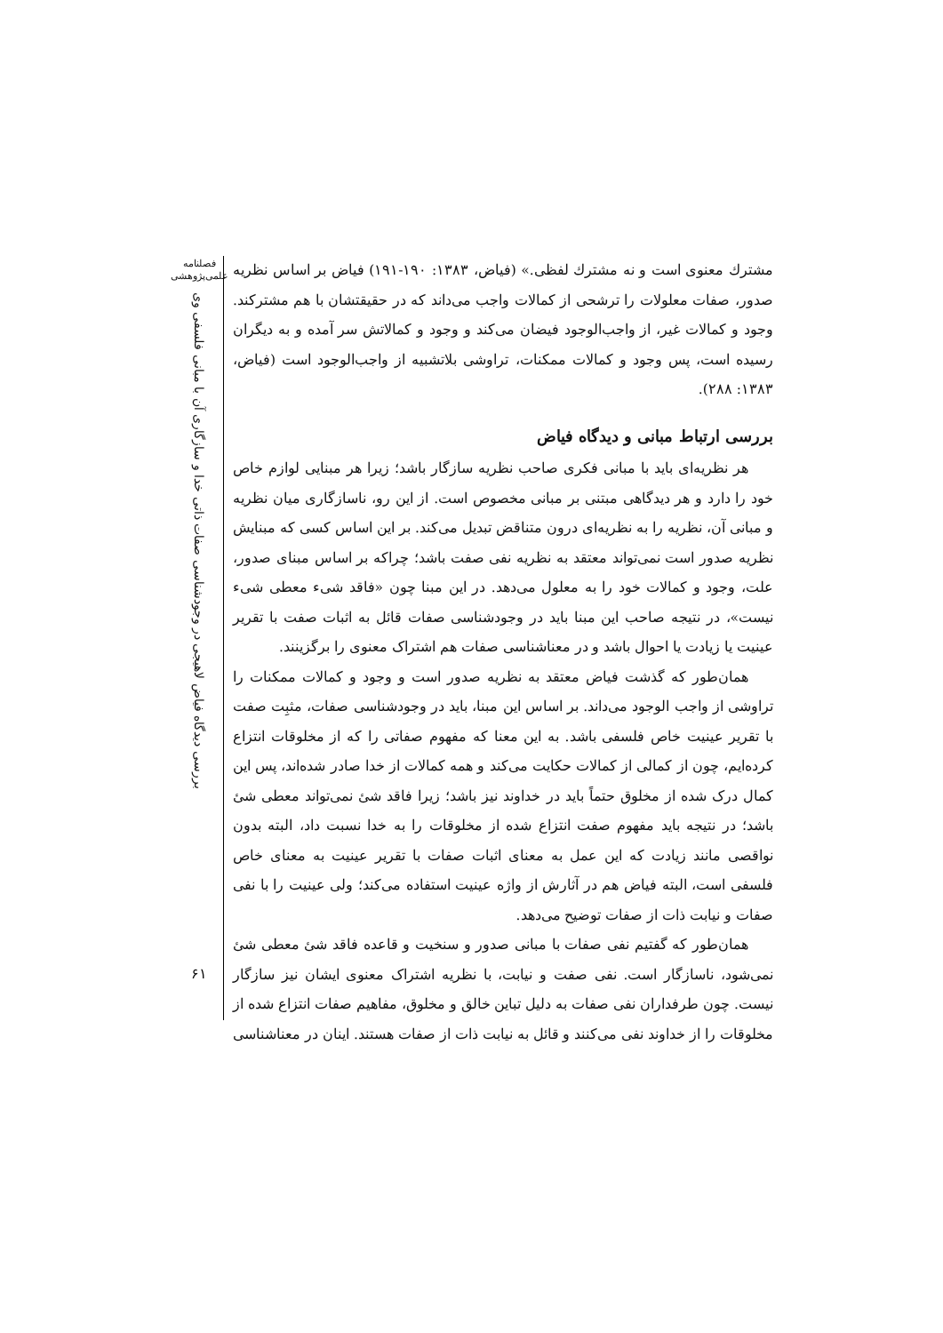فصلنامه
علمی‌پژوهشی
بررسی دیدگاه فیاض لاهیجی در وجودشناسی صفات ذاتی خدا و سازگاری آن با مبانی فلسفی وی
۶۱
مشترك معنوی است و نه مشترك لفظی.» (فیاض، ۱۳۸۳: ۱۹۰-۱۹۱) فیاض بر اساس نظریه صدور، صفات معلولات را ترشحی از کمالات واجب می‌داند که در حقیقتشان با هم مشترکند. وجود و کمالات غیر، از واجب‌الوجود فیضان می‌کند و وجود و کمالاتش سر آمده و به دیگران رسیده است، پس وجود و کمالات ممکنات، تراوشی بلاتشبیه از واجب‌الوجود است (فیاض، ۱۳۸۳: ۲۸۸).
بررسی ارتباط مبانی و دیدگاه فیاض
هر نظریه‌ای باید با مبانی فکری صاحب نظریه سازگار باشد؛ زیرا هر مبنایی لوازم خاص خود را دارد و هر دیدگاهی مبتنی بر مبانی مخصوص است. از این رو، ناسازگاری میان نظریه و مبانی آن، نظریه را به نظریه‌ای درون متناقض تبدیل می‌کند. بر این اساس کسی که مبنایش نظریه صدور است نمی‌تواند معتقد به نظریه نفی صفت باشد؛ چراکه بر اساس مبنای صدور، علت، وجود و کمالات خود را به معلول می‌دهد. در این مبنا چون «فاقد شیء معطی شیء نیست»، در نتیجه صاحب این مبنا باید در وجودشناسی صفات قائل به اثبات صفت با تقریر عینیت یا زیادت یا احوال باشد و در معناشناسی صفات هم اشتراک معنوی را برگزینند.
همان‌طور که گذشت فیاض معتقد به نظریه صدور است و وجود و کمالات ممکنات را تراوشی از واجب الوجود می‌داند. بر اساس این مبنا، باید در وجودشناسی صفات، مثبِت صفت با تقریر عینیت خاص فلسفی باشد. به این معنا که مفهوم صفاتی را که از مخلوقات انتزاع کرده‌ایم، چون از کمالی از کمالات حکایت می‌کند و همه کمالات از خدا صادر شده‌اند، پس این کمال درک شده از مخلوق حتماً باید در خداوند نیز باشد؛ زیرا فاقد شئ نمی‌تواند معطی شئ باشد؛ در نتیجه باید مفهوم صفت انتزاع شده از مخلوقات را به خدا نسبت داد، البته بدون نواقصی مانند زیادت که این عمل به معنای اثبات صفات با تقریر عینیت به معنای خاص فلسفی است، البته فیاض هم در آثارش از واژه عینیت استفاده می‌کند؛ ولی عینیت را با نفی صفات و نیابت ذات از صفات توضیح می‌دهد.
همان‌طور که گفتیم نفی صفات با مبانی صدور و سنخیت و قاعده فاقد شئ معطی شئ نمی‌شود، ناسازگار است. نفی صفت و نیابت، با نظریه اشتراک معنوی ایشان نیز سازگار نیست. چون طرفداران نفی صفات به دلیل تباین خالق و مخلوق، مفاهیم صفات انتزاع شده از مخلوقات را از خداوند نفی می‌کنند و قائل به نیابت ذات از صفات هستند. اینان در معناشناسی